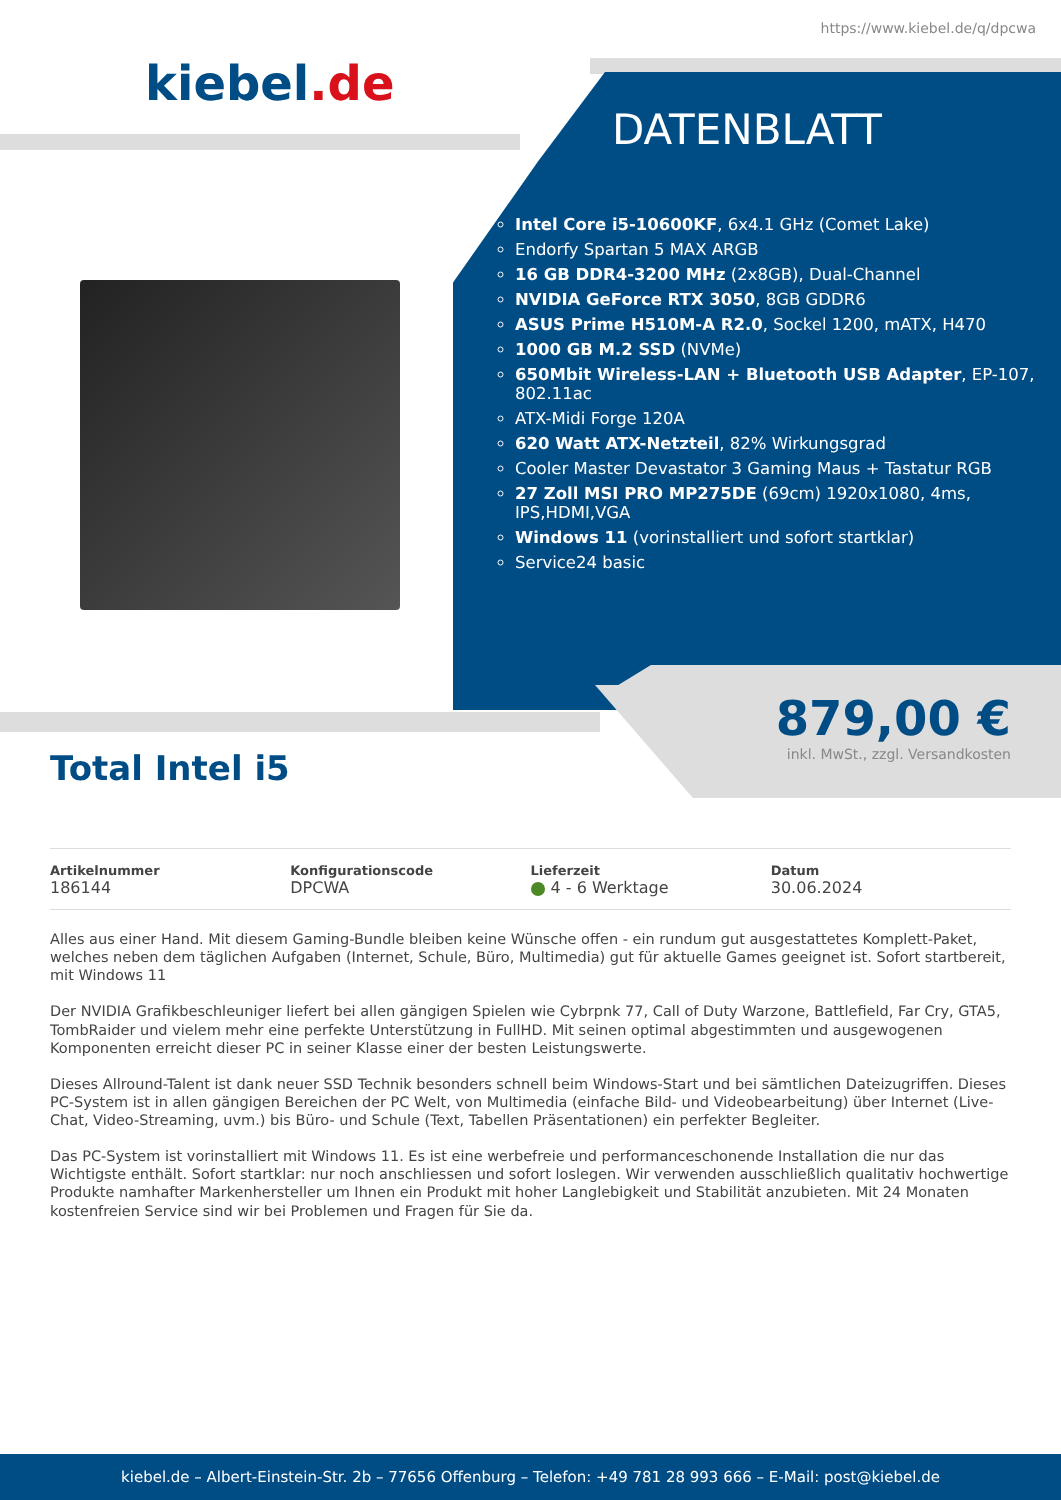https://www.kiebel.de/q/dpcwa
kiebel.de
DATENBLATT
Intel Core i5-10600KF, 6x4.1 GHz (Comet Lake)
Endorfy Spartan 5 MAX ARGB
16 GB DDR4-3200 MHz (2x8GB), Dual-Channel
NVIDIA GeForce RTX 3050, 8GB GDDR6
ASUS Prime H510M-A R2.0, Sockel 1200, mATX, H470
1000 GB M.2 SSD (NVMe)
650Mbit Wireless-LAN + Bluetooth USB Adapter, EP-107, 802.11ac
ATX-Midi Forge 120A
620 Watt ATX-Netzteil, 82% Wirkungsgrad
Cooler Master Devastator 3 Gaming Maus + Tastatur RGB
27 Zoll MSI PRO MP275DE (69cm) 1920x1080, 4ms, IPS,HDMI,VGA
Windows 11 (vorinstalliert und sofort startklar)
Service24 basic
879,00 €
inkl. MwSt., zzgl. Versandkosten
Total Intel i5
Artikelnummer
186144
Konfigurationscode
DPCWA
Lieferzeit
4 - 6 Werktage
Datum
30.06.2024
Alles aus einer Hand. Mit diesem Gaming-Bundle bleiben keine Wünsche offen - ein rundum gut ausgestattetes Komplett-Paket, welches neben dem täglichen Aufgaben (Internet, Schule, Büro, Multimedia) gut für aktuelle Games geeignet ist. Sofort startbereit, mit Windows 11
Der NVIDIA Grafikbeschleuniger liefert bei allen gängigen Spielen wie Cybrpnk 77, Call of Duty Warzone, Battlefield, Far Cry, GTA5, TombRaider und vielem mehr eine perfekte Unterstützung in FullHD. Mit seinen optimal abgestimmten und ausgewogenen Komponenten erreicht dieser PC in seiner Klasse einer der besten Leistungswerte.
Dieses Allround-Talent ist dank neuer SSD Technik besonders schnell beim Windows-Start und bei sämtlichen Dateizugriffen. Dieses PC-System ist in allen gängigen Bereichen der PC Welt, von Multimedia (einfache Bild- und Videobearbeitung) über Internet (Live-Chat, Video-Streaming, uvm.) bis Büro- und Schule (Text, Tabellen Präsentationen) ein perfekter Begleiter.
Das PC-System ist vorinstalliert mit Windows 11. Es ist eine werbefreie und performanceschonende Installation die nur das Wichtigste enthält. Sofort startklar: nur noch anschliessen und sofort loslegen. Wir verwenden ausschließlich qualitativ hochwertige Produkte namhafter Markenhersteller um Ihnen ein Produkt mit hoher Langlebigkeit und Stabilität anzubieten. Mit 24 Monaten kostenfreien Service sind wir bei Problemen und Fragen für Sie da.
kiebel.de – Albert-Einstein-Str. 2b – 77656 Offenburg – Telefon: +49 781 28 993 666 – E-Mail: post@kiebel.de